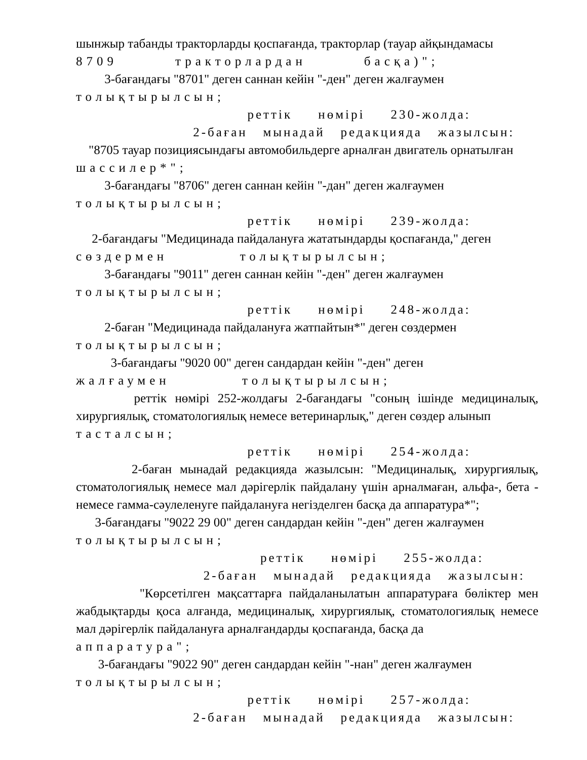шынжыр табанды тракторларды қоспағанда, тракторлар (тауар айқындамасы
8709 тракторлардан басқа)";
3-бағандағы "8701" деген саннан кейін "-ден" деген жалғаумен
толықтырылсын;
реттік нөмірі 230-жолда:
2-баған мынадай редакцияда жазылсын:
"8705 тауар позициясындағы автомобильдерге арналған двигатель орнатылған
шассилер*";
3-бағандағы "8706" деген саннан кейін "-дан" деген жалғаумен
толықтырылсын;
реттік нөмірі 239-жолда:
2-бағандағы "Медицинада пайдалануға жататындарды қоспағанда," деген
сөздермен толықтырылсын;
3-бағандағы "9011" деген саннан кейін "-ден" деген жалғаумен
толықтырылсын;
реттік нөмірі 248-жолда:
2-баған "Медицинада пайдалануға жатпайтын*" деген сөздермен
толықтырылсын;
3-бағандағы "9020 00" деген сандардан кейін "-ден" деген
жалғаумен толықтырылсын;
реттік нөмірі 252-жолдағы 2-бағандағы "соның ішінде медициналық, хирургиялық, стоматологиялық немесе ветеринарлық," деген сөздер алынып
тасталсын;
реттік нөмірі 254-жолда:
2-баған мынадай редакцияда жазылсын: "Медициналық, хирургиялық, стоматологиялық немесе мал дәрігерлік пайдалану үшін арналмаған, альфа-, бета - немесе гамма-сәулеленуге пайдалануға негізделген басқа да аппаратура*";
3-бағандағы "9022 29 00" деген сандардан кейін "-ден" деген жалғаумен
толықтырылсын;
реттік нөмірі 255-жолда:
2-баған мынадай редакцияда жазылсын:
"Көрсетілген мақсаттарға пайдаланылатын аппаратураға бөліктер мен жабдықтарды қоса алғанда, медициналық, хирургиялық, стоматологиялық немесе мал дәрігерлік пайдалануға арналғандарды қоспағанда, басқа да
аппаратура";
3-бағандағы "9022 90" деген сандардан кейін "-нан" деген жалғаумен
толықтырылсын;
реттік нөмірі 257-жолда:
2-баған мынадай редакцияда жазылсын: